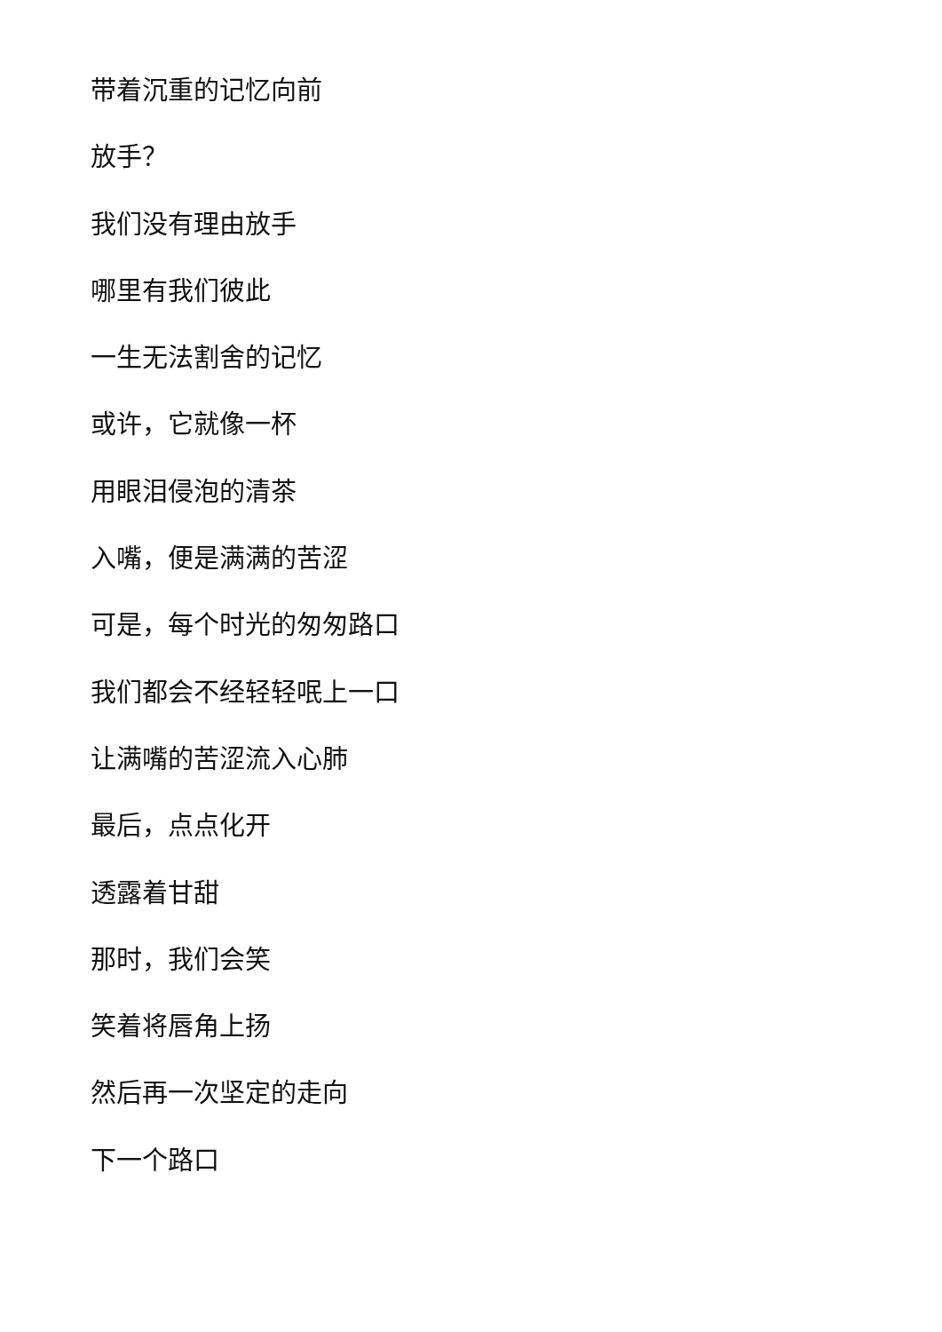带着沉重的记忆向前
放手？
我们没有理由放手
哪里有我们彼此
一生无法割舍的记忆
或许，它就像一杯
用眼泪侵泡的清茶
入嘴，便是满满的苦涩
可是，每个时光的匆匆路口
我们都会不经轻轻呡上一口
让满嘴的苦涩流入心肺
最后，点点化开
透露着甘甜
那时，我们会笑
笑着将唇角上扬
然后再一次坚定的走向
下一个路口